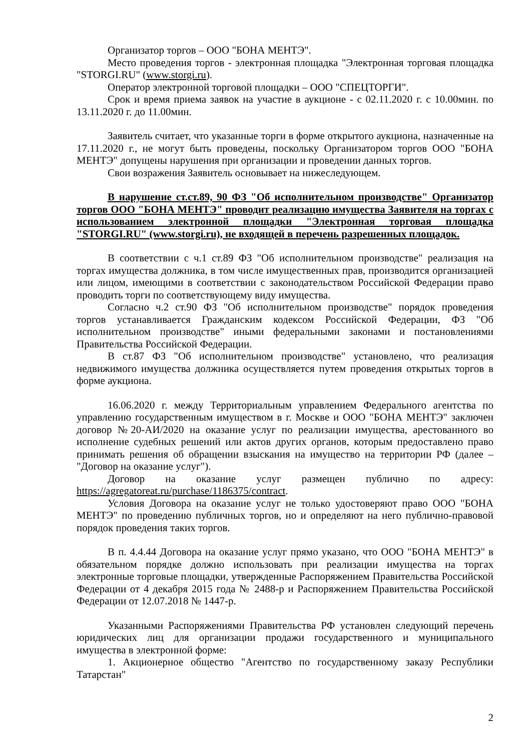Организатор торгов – ООО "БОНА МЕНТЭ".
Место проведения торгов - электронная площадка "Электронная торговая площадка "STORGI.RU" (www.storgi.ru).
Оператор электронной торговой площадки – ООО "СПЕЦТОРГИ".
Срок и время приема заявок на участие в аукционе - с 02.11.2020 г. с 10.00мин. по 13.11.2020 г. до 11.00мин.
Заявитель считает, что указанные торги в форме открытого аукциона, назначенные на 17.11.2020 г., не могут быть проведены, поскольку Организатором торгов ООО "БОНА МЕНТЭ" допущены нарушения при организации и проведении данных торгов.
Свои возражения Заявитель основывает на нижеследующем.
В нарушение ст.ст.89, 90 ФЗ "Об исполнительном производстве" Организатор торгов ООО "БОНА МЕНТЭ" проводит реализацию имущества Заявителя на торгах с использованием электронной площадки "Электронная торговая площадка "STORGI.RU" (www.storgi.ru), не входящей в перечень разрешенных площадок.
В соответствии с ч.1 ст.89 ФЗ "Об исполнительном производстве" реализация на торгах имущества должника, в том числе имущественных прав, производится организацией или лицом, имеющими в соответствии с законодательством Российской Федерации право проводить торги по соответствующему виду имущества.
Согласно ч.2 ст.90 ФЗ "Об исполнительном производстве" порядок проведения торгов устанавливается Гражданским кодексом Российской Федерации, ФЗ "Об исполнительном производстве" иными федеральными законами и постановлениями Правительства Российской Федерации.
В ст.87 ФЗ "Об исполнительном производстве" установлено, что реализация недвижимого имущества должника осуществляется путем проведения открытых торгов в форме аукциона.
16.06.2020 г. между Территориальным управлением Федерального агентства по управлению государственным имуществом в г. Москве и ООО "БОНА МЕНТЭ" заключен договор №20-АИ/2020 на оказание услуг по реализации имущества, арестованного во исполнение судебных решений или актов других органов, которым предоставлено право принимать решения об обращении взыскания на имущество на территории РФ (далее – "Договор на оказание услуг").
Договор на оказание услуг размещен публично по адресу: https://agregatoreat.ru/purchase/1186375/contract.
Условия Договора на оказание услуг не только удостоверяют право ООО "БОНА МЕНТЭ" по проведению публичных торгов, но и определяют на него публично-правовой порядок проведения таких торгов.
В п. 4.4.44 Договора на оказание услуг прямо указано, что ООО "БОНА МЕНТЭ" в обязательном порядке должно использовать при реализации имущества на торгах электронные торговые площадки, утвержденные Распоряжением Правительства Российской Федерации от 4 декабря 2015 года № 2488-р и Распоряжением Правительства Российской Федерации от 12.07.2018 № 1447-р.
Указанными Распоряжениями Правительства РФ установлен следующий перечень юридических лиц для организации продажи государственного и муниципального имущества в электронной форме:
1. Акционерное общество "Агентство по государственному заказу Республики Татарстан"
2